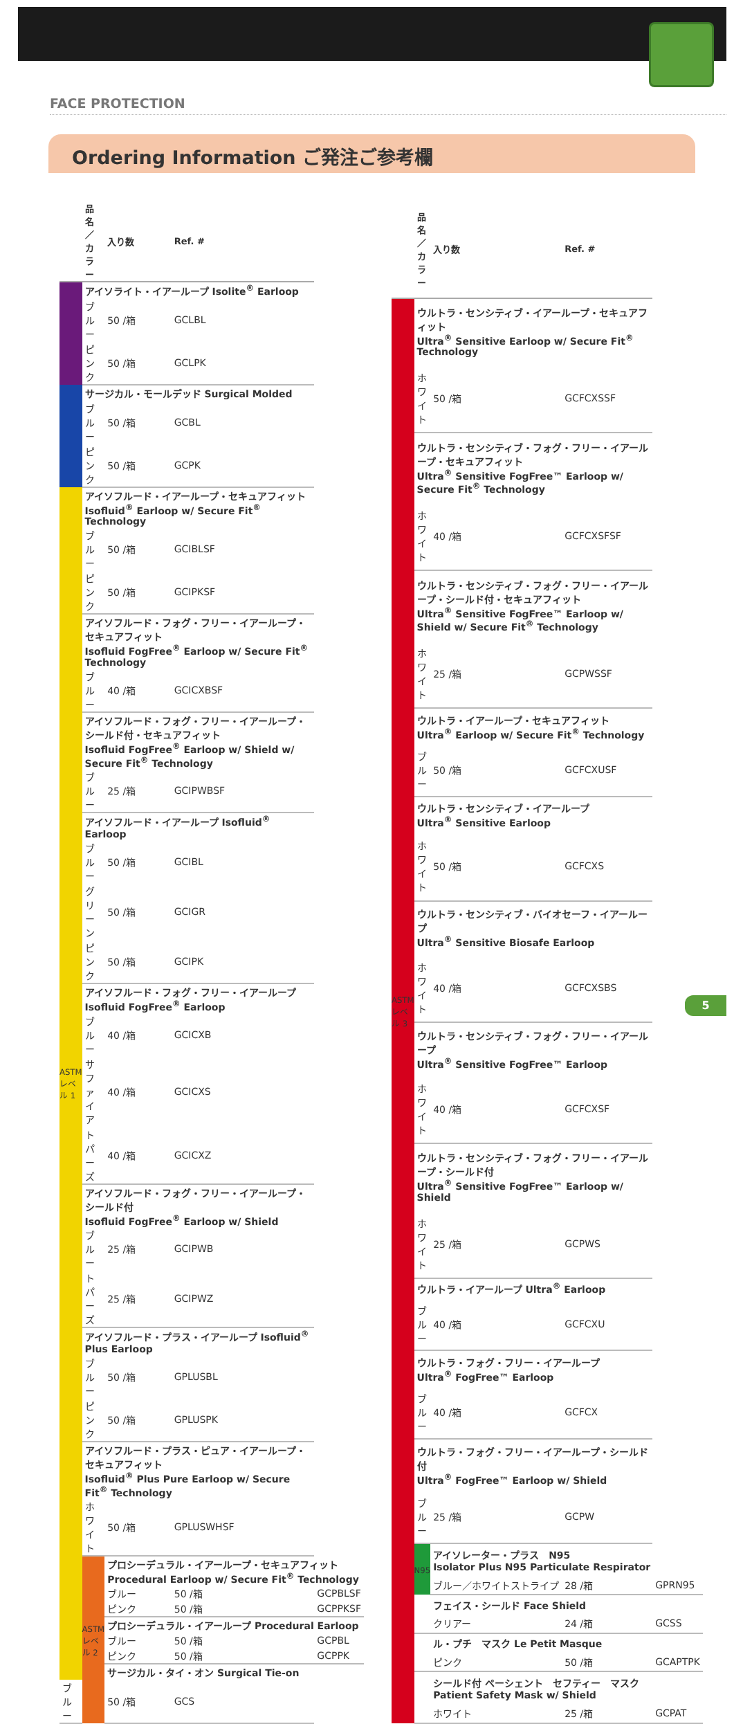FACE PROTECTION
Ordering Information ご発注ご参考欄
| | 品名／カラー | 入り数 | Ref. # | |
| --- | --- | --- | --- | --- |
| | アイソライト・イアーループ Isolite<sup>®</sup> Earloop | | | |
| | ブルー | 50 /箱 | GCLBL | |
| | ピンク | 50 /箱 | GCLPK | |
| | サージカル・モールデッド Surgical Molded | | | |
| | ブルー | 50 /箱 | GCBL | |
| | ピンク | 50 /箱 | GCPK | |
| ASTM レベル 1 | アイソフルード・イアーループ・セキュアフィット Isofluid<sup>®</sup> Earloop w/ Secure Fit<sup>®</sup> Technology | | | |
| | ブルー | 50 /箱 | GCIBLSF | |
| | ピンク | 50 /箱 | GCIPKSF | |
| | アイソフルード・フォグ・フリー・イアーループ・セキュアフィット Isofluid FogFree<sup>®</sup> Earloop w/ Secure Fit<sup>®</sup> Technology | | | |
| | ブルー | 40 /箱 | GCICXBSF | |
| | アイソフルード・フォグ・フリー・イアーループ・シールド付・セキュアフィット Isofluid FogFree<sup>®</sup> Earloop w/ Shield w/ Secure Fit<sup>®</sup> Technology | | | |
| | ブルー | 25 /箱 | GCIPWBSF | |
| | アイソフルード・イアーループ Isofluid<sup>®</sup> Earloop | | | |
| | ブルー | 50 /箱 | GCIBL | |
| | グリーン | 50 /箱 | GCIGR | |
| | ピンク | 50 /箱 | GCIPK | |
| | アイソフルード・フォグ・フリー・イアーループ Isofluid FogFree<sup>®</sup> Earloop | | | |
| | ブルー | 40 /箱 | GCICXB | |
| | サファイア | 40 /箱 | GCICXS | |
| | トパーズ | 40 /箱 | GCICXZ | |
| | アイソフルード・フォグ・フリー・イアーループ・シールド付 Isofluid FogFree<sup>®</sup> Earloop w/ Shield | | | |
| | ブルー | 25 /箱 | GCIPWB | |
| | トパーズ | 25 /箱 | GCIPWZ | |
| | アイソフルード・プラス・イアーループ Isofluid<sup>®</sup> Plus Earloop | | | |
| | ブルー | 50 /箱 | GPLUSBL | |
| | ピンク | 50 /箱 | GPLUSPK | |
| | アイソフルード・プラス・ピュア・イアーループ・セキュアフィット Isofluid<sup>®</sup> Plus Pure Earloop w/ Secure Fit<sup>®</sup> Technology | | | |
| | ホワイト | 50 /箱 | GPLUSWHSF | |
| | ASTM レベル 2 | プロシーデュラル・イアーループ・セキュアフィット Procedural Earloop w/ Secure Fit<sup>®</sup> Technology | | |
| | | ブルー | 50 /箱 | GCPBLSF |
| | | ピンク | 50 /箱 | GCPPKSF |
| | | プロシーデュラル・イアーループ Procedural Earloop | | |
| | | ブルー | 50 /箱 | GCPBL |
| | | ピンク | 50 /箱 | GCPPK |
| | | サージカル・タイ・オン Surgical Tie-on | | |
| ブルー | | 50 /箱 | GCS | |
| | 品名／カラー | 入り数 | Ref. # | |
| --- | --- | --- | --- | --- |
| ASTM レベル 3 | ウルトラ・センシティブ・イアーループ・セキュアフィット Ultra<sup>®</sup> Sensitive Earloop w/ Secure Fit<sup>®</sup> Technology | | | |
| | ホワイト | 50 /箱 | GCFCXSSF | |
| | ウルトラ・センシティブ・フォグ・フリー・イアーループ・セキュアフィット Ultra<sup>®</sup> Sensitive FogFree™ Earloop w/ Secure Fit<sup>®</sup> Technology | | | |
| | ホワイト | 40 /箱 | GCFCXSFSF | |
| | ウルトラ・センシティブ・フォグ・フリー・イアーループ・シールド付・セキュアフィット Ultra<sup>®</sup> Sensitive FogFree™ Earloop w/ Shield w/ Secure Fit<sup>®</sup> Technology | | | |
| | ホワイト | 25 /箱 | GCPWSSF | |
| | ウルトラ・イアーループ・セキュアフィット Ultra<sup>®</sup> Earloop w/ Secure Fit<sup>®</sup> Technology | | | |
| | ブルー | 50 /箱 | GCFCXUSF | |
| | ウルトラ・センシティブ・イアーループ Ultra<sup>®</sup> Sensitive Earloop | | | |
| | ホワイト | 50 /箱 | GCFCXS | |
| | ウルトラ・センシティブ・バイオセーフ・イアーループ Ultra<sup>®</sup> Sensitive Biosafe Earloop | | | |
| | ホワイト | 40 /箱 | GCFCXSBS | |
| | ウルトラ・センシティブ・フォグ・フリー・イアーループ Ultra<sup>®</sup> Sensitive FogFree™ Earloop | | | |
| | ホワイト | 40 /箱 | GCFCXSF | |
| | ウルトラ・センシティブ・フォグ・フリー・イアーループ・シールド付 Ultra<sup>®</sup> Sensitive FogFree™ Earloop w/ Shield | | | |
| | ホワイト | 25 /箱 | GCPWS | |
| | ウルトラ・イアーループ Ultra<sup>®</sup> Earloop | | | |
| | ブルー | 40 /箱 | GCFCXU | |
| | ウルトラ・フォグ・フリー・イアーループ Ultra<sup>®</sup> FogFree™ Earloop | | | |
| | ブルー | 40 /箱 | GCFCX | |
| | ウルトラ・フォグ・フリー・イアーループ・シールド付 Ultra<sup>®</sup> FogFree™ Earloop w/ Shield | | | |
| | ブルー | 25 /箱 | GCPW | |
| | N95 | アイソレーター・プラス N95 Isolator Plus N95 Particulate Respirator | | |
| | | ブルー／ホワイトストライプ | 28 /箱 | GPRN95 |
| | | フェイス・シールド Face Shield | | |
| | | クリアー | 24 /箱 | GCSS |
| | | ル・プチ マスク Le Petit Masque | | |
| | | ピンク | 50 /箱 | GCAPTPK |
| | | シールド付 ペーシェント セフティー マスク Patient Safety Mask w/ Shield | | |
| | | ホワイト | 25 /箱 | GCPAT |
5